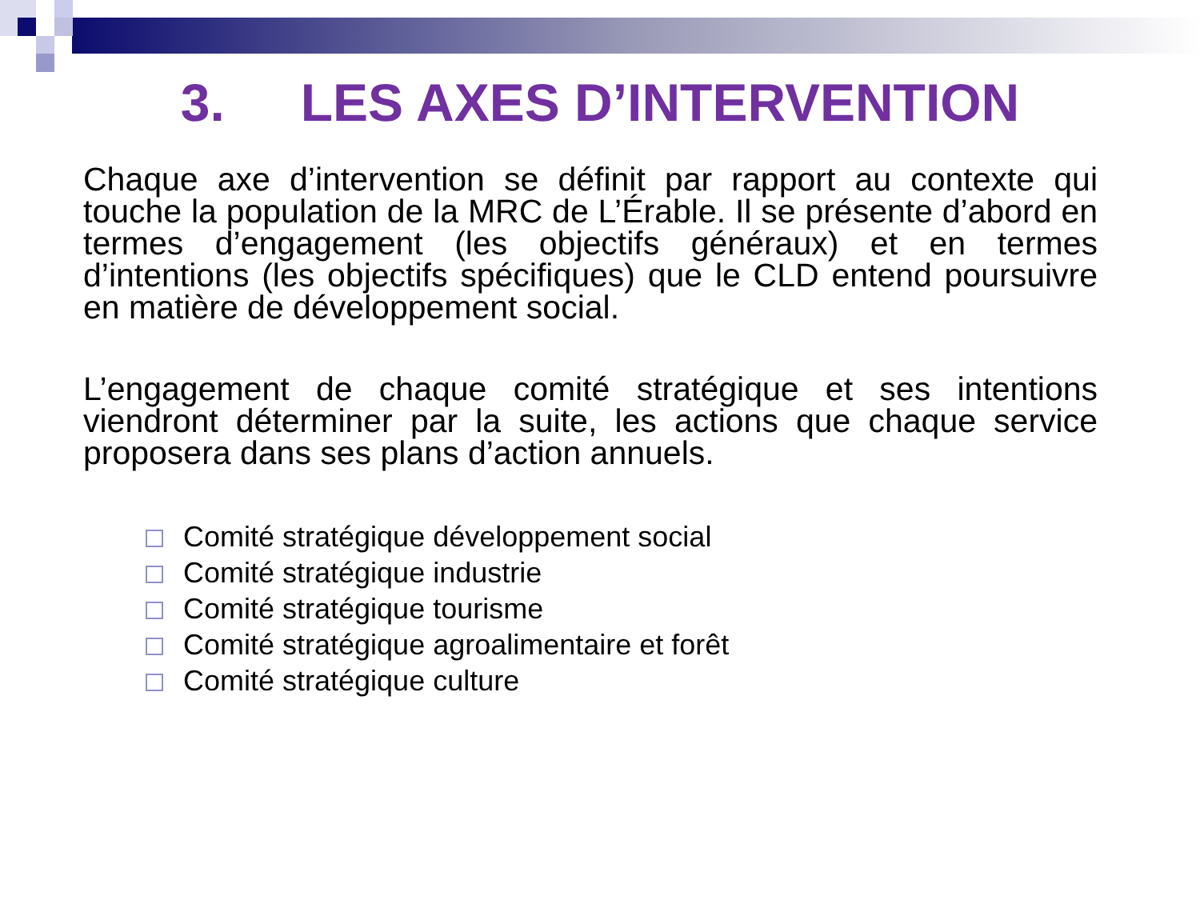3. LES AXES D’INTERVENTION
Chaque axe d’intervention se définit par rapport au contexte qui touche la population de la MRC de L’Érable. Il se présente d’abord en termes d’engagement (les objectifs généraux) et en termes d’intentions (les objectifs spécifiques) que le CLD entend poursuivre en matière de développement social.
L’engagement de chaque comité stratégique et ses intentions viendront déterminer par la suite, les actions que chaque service proposera dans ses plans d’action annuels.
Comité stratégique développement social
Comité stratégique industrie
Comité stratégique tourisme
Comité stratégique agroalimentaire et forêt
Comité stratégique culture